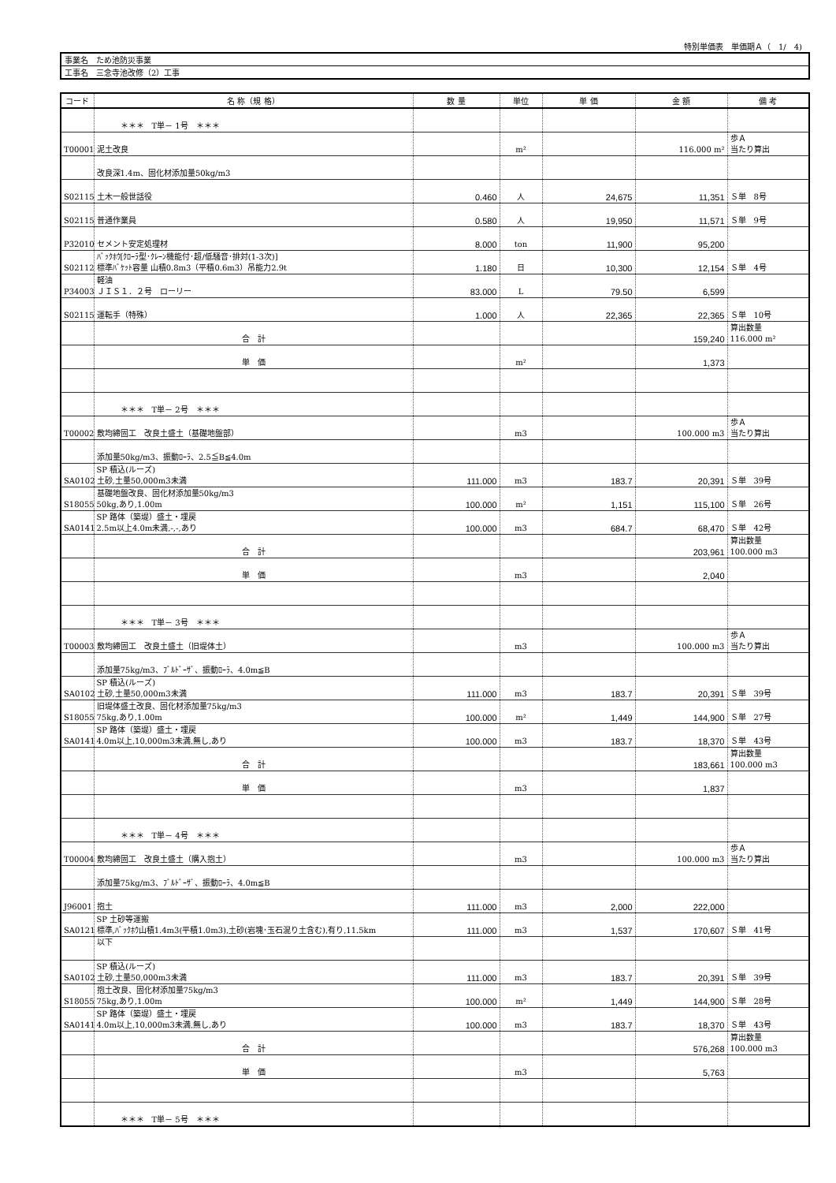特別単価表　単価期Ａ（　1/　4)
| 事業名 ため池防災事業 |
| 工事名 三念寺池改修（2）工事 |
| コード | 名 称（規 格） | 数 量 | 単位 | 単 価 | 金 額 | 備 考 |
| --- | --- | --- | --- | --- | --- | --- |
| | ＊＊＊ T単－ 1号 ＊＊＊ | | | | | |
| T00001 | 泥土改良 | | m² | | 116.000 m² | 歩Ａ 当たり算出 |
| | 改良深1.4m、固化材添加量50kg/m3 | | | | | |
| S02115 | 土木一般世話役 | 0.460 | 人 | 24,675 | 11,351 | Ｓ単 8号 |
| S02115 | 普通作業員 | 0.580 | 人 | 19,950 | 11,571 | Ｓ単 9号 |
| P32010 | セメント安定処理材 | 8.000 | ton | 11,900 | 95,200 | |
| S02112 | ﾊﾞｯｸﾎｳ[ｸﾛｰﾗ型･ｸﾚｰﾝ機能付･超/低騒音･排対(1-3次)] 標準ﾊﾞｹｯﾄ容量 山積0.8m3（平積0.6m3）吊能力2.9t | 1.180 | 日 | 10,300 | 12,154 | Ｓ単 4号 |
| P34003 | 軽油 ＪＩＳ１．２号 ローリー | 83.000 | L | 79.50 | 6,599 | |
| S02115 | 運転手（特殊） | 1.000 | 人 | 22,365 | 22,365 | Ｓ単 10号 |
| | 合 計 | | | | 159,240 | 算出数量 116.000 m² |
| | 単 価 | | m² | | 1,373 | |
| | ＊＊＊ T単－ 2号 ＊＊＊ | | | | | |
| T00002 | 敷均締固工 改良土盛土（基礎地盤部） | | m3 | | 100.000 m3 | 歩Ａ 当たり算出 |
| | 添加量50kg/m3、振動ﾛｰﾗ、2.5≦B≦4.0m | | | | | |
| SA0102 | SP 積込(ルーズ) 土砂,土量50,000m3未満 | 111.000 | m3 | 183.7 | 20,391 | Ｓ単 39号 |
| S18055 | 基礎地盤改良、固化材添加量50kg/m3 50kg,あり,1.00m | 100.000 | m² | 1,151 | 115,100 | Ｓ単 26号 |
| SA0141 | SP 路体（築堤）盛土・埋戻 2.5m以上4.0m未満,-,-,あり | 100.000 | m3 | 684.7 | 68,470 | Ｓ単 42号 |
| | 合 計 | | | | 203,961 | 算出数量 100.000 m3 |
| | 単 価 | | m3 | | 2,040 | |
| | ＊＊＊ T単－ 3号 ＊＊＊ | | | | | |
| T00003 | 敷均締固工 改良土盛土（旧堤体土） | | m3 | | 100.000 m3 | 歩Ａ 当たり算出 |
| | 添加量75kg/m3、ﾌﾞﾙﾄﾞｰｻﾞ、振動ﾛｰﾗ、4.0m≦B | | | | | |
| SA0102 | SP 積込(ルーズ) 土砂,土量50,000m3未満 | 111.000 | m3 | 183.7 | 20,391 | Ｓ単 39号 |
| S18055 | 旧堤体盛土改良、固化材添加量75kg/m3 75kg,あり,1.00m | 100.000 | m² | 1,449 | 144,900 | Ｓ単 27号 |
| SA0141 | SP 路体（築堤）盛土・埋戻 4.0m以上,10,000m3未満,無し,あり | 100.000 | m3 | 183.7 | 18,370 | Ｓ単 43号 |
| | 合 計 | | | | 183,661 | 算出数量 100.000 m3 |
| | 単 価 | | m3 | | 1,837 | |
| | ＊＊＊ T単－ 4号 ＊＊＊ | | | | | |
| T00004 | 敷均締固工 改良土盛土（購入抱土） | | m3 | | 100.000 m3 | 歩Ａ 当たり算出 |
| | 添加量75kg/m3、ﾌﾞﾙﾄﾞｰｻﾞ、振動ﾛｰﾗ、4.0m≦B | | | | | |
| J96001 | 抱土 | 111.000 | m3 | 2,000 | 222,000 | |
| SA0121 | SP 土砂等運搬 標準,ﾊﾞｯｸﾎｳ山積1.4m3(平積1.0m3),土砂(岩塊･玉石混り土含む),有り,11.5km | 111.000 | m3 | 1,537 | 170,607 | Ｓ単 41号 |
| | 以下 | | | | | |
| SA0102 | SP 積込(ルーズ) 土砂,土量50,000m3未満 | 111.000 | m3 | 183.7 | 20,391 | Ｓ単 39号 |
| S18055 | 抱土改良、固化材添加量75kg/m3 75kg,あり,1.00m | 100.000 | m² | 1,449 | 144,900 | Ｓ単 28号 |
| SA0141 | SP 路体（築堤）盛土・埋戻 4.0m以上,10,000m3未満,無し,あり | 100.000 | m3 | 183.7 | 18,370 | Ｓ単 43号 |
| | 合 計 | | | | 576,268 | 算出数量 100.000 m3 |
| | 単 価 | | m3 | | 5,763 | |
| | ＊＊＊ T単－ 5号 ＊＊＊ | | | | | |